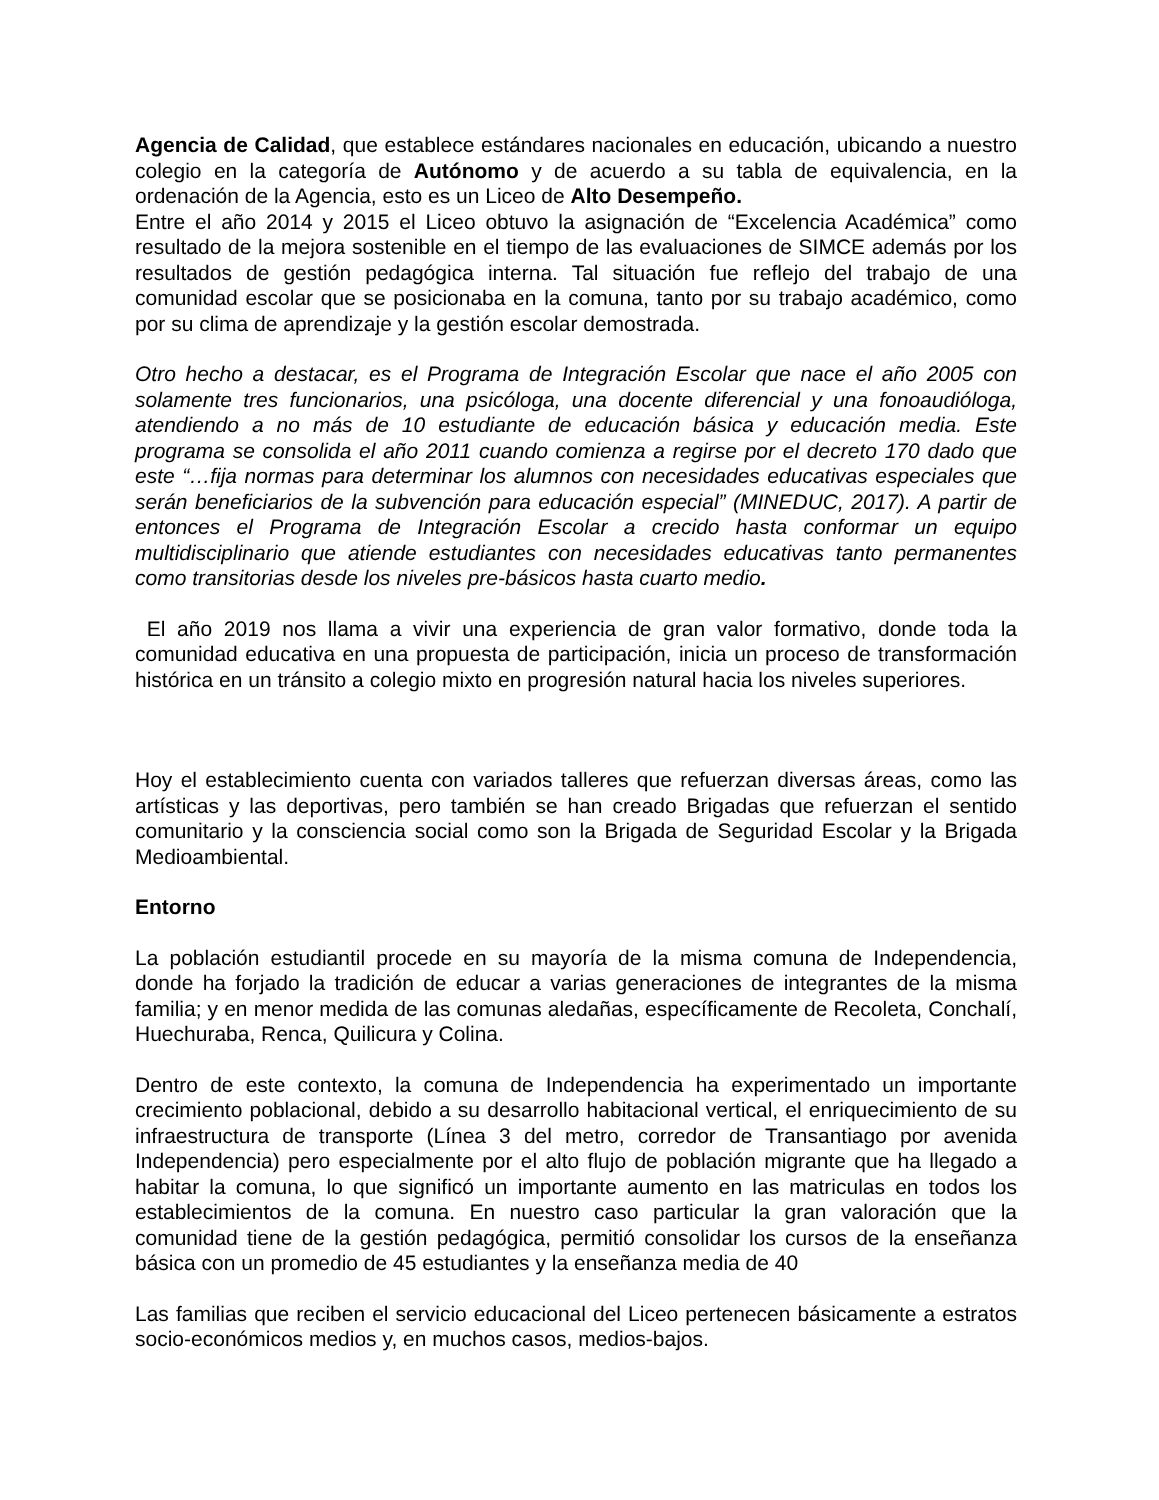Agencia de Calidad, que establece estándares nacionales en educación, ubicando a nuestro colegio en la categoría de Autónomo y de acuerdo a su tabla de equivalencia, en la ordenación de la Agencia, esto es un Liceo de Alto Desempeño.
Entre el año 2014 y 2015 el Liceo obtuvo la asignación de “Excelencia Académica” como resultado de la mejora sostenible en el tiempo de las evaluaciones de SIMCE además por los resultados de gestión pedagógica interna. Tal situación fue reflejo del trabajo de una comunidad escolar que se posicionaba en la comuna, tanto por su trabajo académico, como por su clima de aprendizaje y la gestión escolar demostrada.
Otro hecho a destacar, es el Programa de Integración Escolar que nace el año 2005 con solamente tres funcionarios, una psicóloga, una docente diferencial y una fonoaudióloga, atendiendo a no más de 10 estudiante de educación básica y educación media. Este programa se consolida el año 2011 cuando comienza a regirse por el decreto 170 dado que este “…fija normas para determinar los alumnos con necesidades educativas especiales que serán beneficiarios de la subvención para educación especial” (MINEDUC, 2017). A partir de entonces el Programa de Integración Escolar a crecido hasta conformar un equipo multidisciplinario que atiende estudiantes con necesidades educativas tanto permanentes como transitorias desde los niveles pre-básicos hasta cuarto medio.
El año 2019 nos llama a vivir una experiencia de gran valor formativo, donde toda la comunidad educativa en una propuesta de participación, inicia un proceso de transformación histórica en un tránsito a colegio mixto en progresión natural hacia los niveles superiores.
Hoy el establecimiento cuenta con variados talleres que refuerzan diversas áreas, como las artísticas y las deportivas, pero también se han creado Brigadas que refuerzan el sentido comunitario y la consciencia social como son la Brigada de Seguridad Escolar y la Brigada Medioambiental.
Entorno
La población estudiantil procede en su mayoría de la misma comuna de Independencia, donde ha forjado la tradición de educar a varias generaciones de integrantes de la misma familia; y en menor medida de las comunas aledañas, específicamente de Recoleta, Conchalí, Huechuraba, Renca, Quilicura y Colina.
Dentro de este contexto, la comuna de Independencia ha experimentado un importante crecimiento poblacional, debido a su desarrollo habitacional vertical, el enriquecimiento de su infraestructura de transporte (Línea 3 del metro, corredor de Transantiago por avenida Independencia) pero especialmente por el alto flujo de población migrante que ha llegado a habitar la comuna, lo que significó un importante aumento en las matriculas en todos los establecimientos de la comuna. En nuestro caso particular la gran valoración que la comunidad tiene de la gestión pedagógica, permitió consolidar los cursos de la enseñanza básica con un promedio de 45 estudiantes y la enseñanza media de 40
Las familias que reciben el servicio educacional del Liceo pertenecen básicamente a estratos socio-económicos medios y, en muchos casos, medios-bajos.